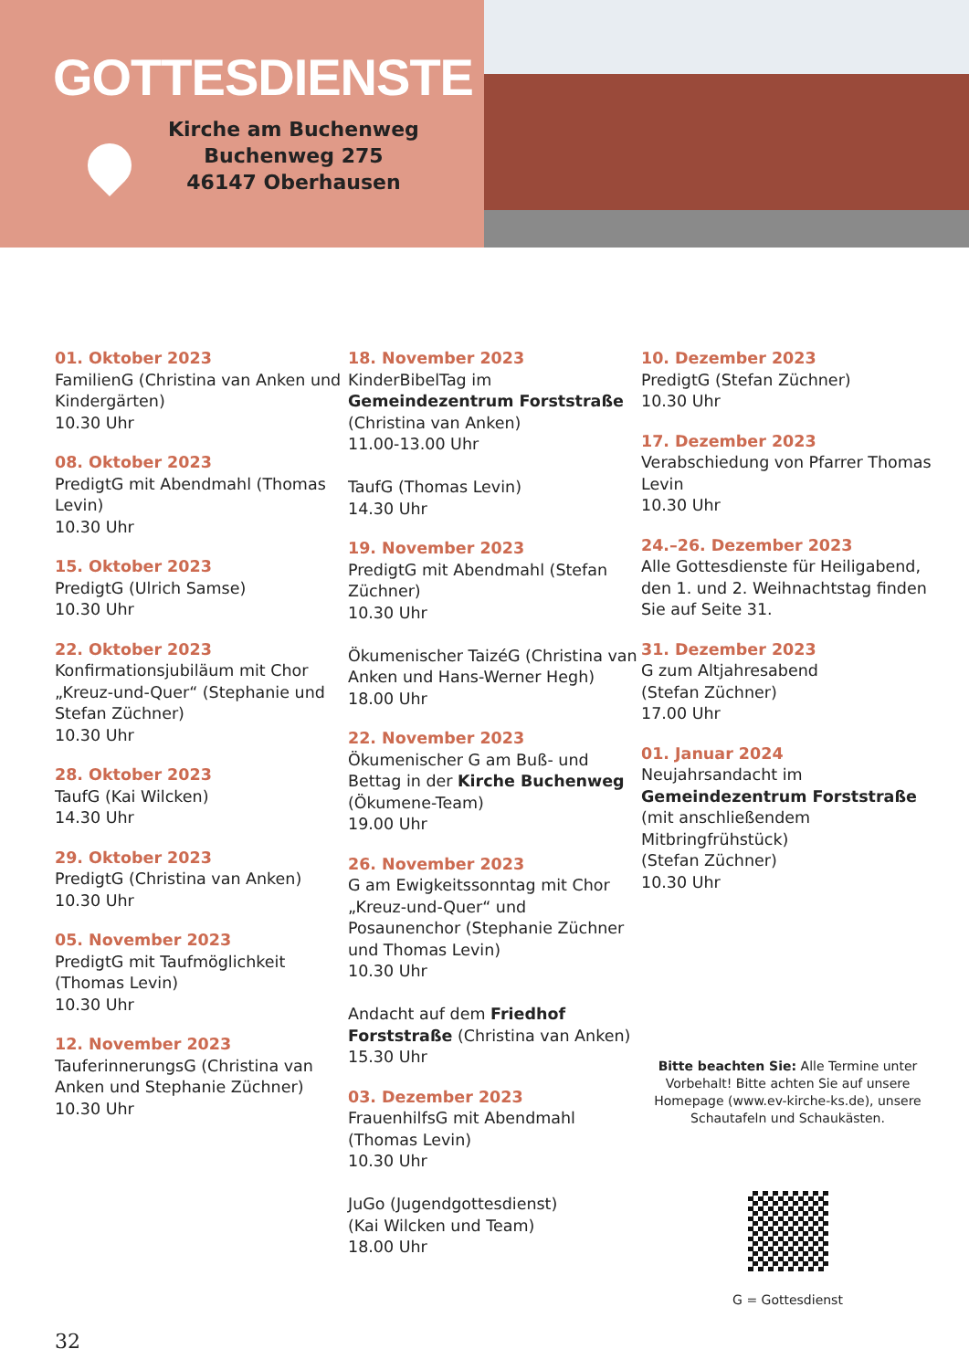GOTTESDIENSTE
Kirche am Buchenweg
Buchenweg 275
46147 Oberhausen
01. Oktober 2023
FamilienG (Christina van Anken und Kindergärten)
10.30 Uhr
08. Oktober 2023
PredigtG mit Abendmahl (Thomas Levin)
10.30 Uhr
15. Oktober 2023
PredigtG (Ulrich Samse)
10.30 Uhr
22. Oktober 2023
Konfirmationsjubiläum mit Chor „Kreuz-und-Quer“ (Stephanie und Stefan Züchner)
10.30 Uhr
28. Oktober 2023
TaufG (Kai Wilcken)
14.30 Uhr
29. Oktober 2023
PredigtG (Christina van Anken)
10.30 Uhr
05. November 2023
PredigtG mit Taufmöglichkeit (Thomas Levin)
10.30 Uhr
12. November 2023
TauferinnerungsG (Christina van Anken und Stephanie Züchner)
10.30 Uhr
18. November 2023
KinderBibelTag im Gemeindezentrum Forststraße
(Christina van Anken)
11.00-13.00 Uhr
TaufG (Thomas Levin)
14.30 Uhr
19. November 2023
PredigtG mit Abendmahl (Stefan Züchner)
10.30 Uhr
Ökumenischer TaizéG (Christina van Anken und Hans-Werner Hegh)
18.00 Uhr
22. November 2023
Ökumenischer G am Buß- und Bettag in der Kirche Buchenweg (Ökumene-Team)
19.00 Uhr
26. November 2023
G am Ewigkeitssonntag mit Chor „Kreuz-und-Quer“ und Posaunenchor (Stephanie Züchner und Thomas Levin)
10.30 Uhr
Andacht auf dem Friedhof Forststraße (Christina van Anken)
15.30 Uhr
03. Dezember 2023
FrauenhilfsG mit Abendmahl (Thomas Levin)
10.30 Uhr
JuGo (Jugendgottesdienst)
(Kai Wilcken und Team)
18.00 Uhr
10. Dezember 2023
PredigtG (Stefan Züchner)
10.30 Uhr
17. Dezember 2023
Verabschiedung von Pfarrer Thomas Levin
10.30 Uhr
24.–26. Dezember 2023
Alle Gottesdienste für Heiligabend, den 1. und 2. Weihnachtstag finden Sie auf Seite 31.
31. Dezember 2023
G zum Altjahresabend
(Stefan Züchner)
17.00 Uhr
01. Januar 2024
Neujahrsandacht im Gemeindezentrum Forststraße (mit anschließendem Mitbringfrühstück)
(Stefan Züchner)
10.30 Uhr
Bitte beachten Sie: Alle Termine unter Vorbehalt! Bitte achten Sie auf unsere Homepage (www.ev-kirche-ks.de), unsere Schautafeln und Schaukästen.
G = Gottesdienst
32